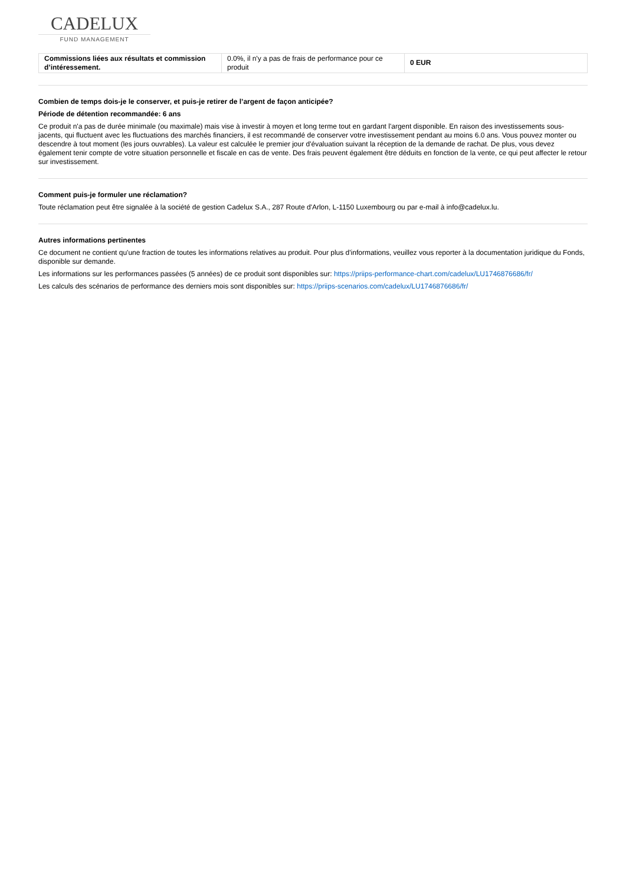CADELUX
FUND MANAGEMENT
| Commissions liées aux résultats et commission d’intéressement. | 0.0%, il n'y a pas de frais de performance pour ce produit | 0 EUR |
Combien de temps dois-je le conserver, et puis-je retirer de l’argent de façon anticipée?
Période de détention recommandée: 6 ans
Ce produit n'a pas de durée minimale (ou maximale) mais vise à investir à moyen et long terme tout en gardant l'argent disponible. En raison des investissements sous-jacents, qui fluctuent avec les fluctuations des marchés financiers, il est recommandé de conserver votre investissement pendant au moins 6.0 ans. Vous pouvez monter ou descendre à tout moment (les jours ouvrables). La valeur est calculée le premier jour d'évaluation suivant la réception de la demande de rachat. De plus, vous devez également tenir compte de votre situation personnelle et fiscale en cas de vente. Des frais peuvent également être déduits en fonction de la vente, ce qui peut affecter le retour sur investissement.
Comment puis-je formuler une réclamation?
Toute réclamation peut être signalée à la société de gestion Cadelux S.A., 287 Route d'Arlon, L-1150 Luxembourg ou par e-mail à info@cadelux.lu.
Autres informations pertinentes
Ce document ne contient qu'une fraction de toutes les informations relatives au produit. Pour plus d'informations, veuillez vous reporter à la documentation juridique du Fonds, disponible sur demande.
Les informations sur les performances passées (5 années) de ce produit sont disponibles sur: https://priips-performance-chart.com/cadelux/LU1746876686/fr/
Les calculs des scénarios de performance des derniers mois sont disponibles sur: https://priips-scenarios.com/cadelux/LU1746876686/fr/